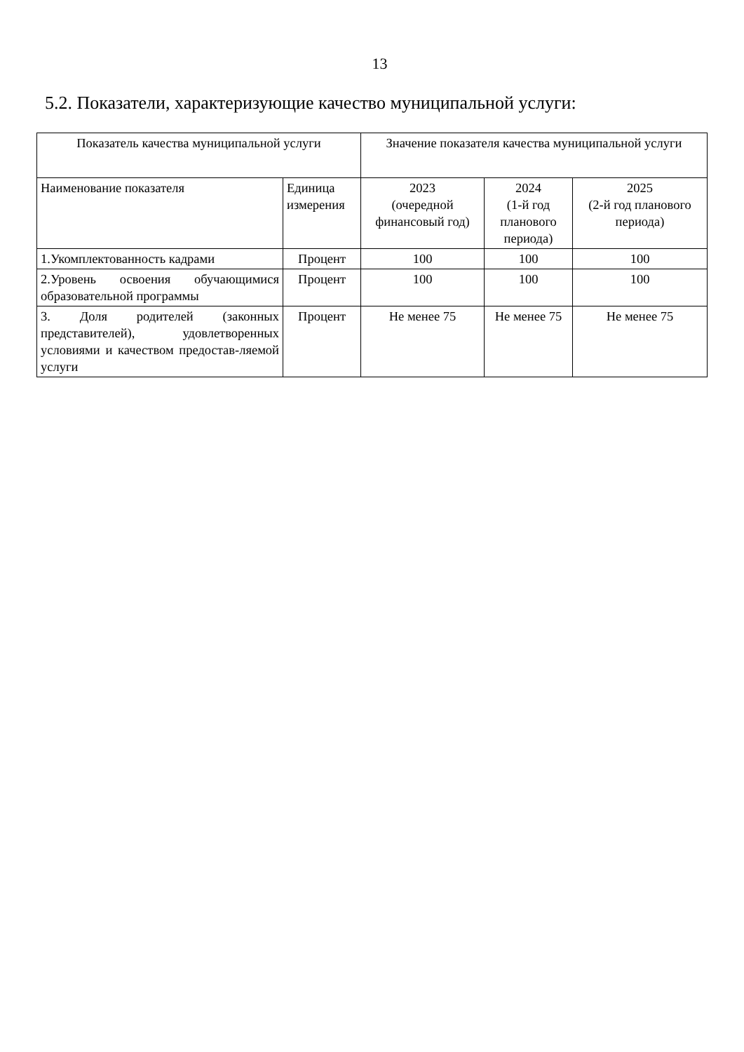13
5.2. Показатели, характеризующие качество муниципальной услуги:
| Показатель качества муниципальной услуги | | Значение показателя качества муниципальной услуги | | |
| --- | --- | --- | --- | --- |
| Наименование показателя | Единица измерения | 2023 (очередной финансовый год) | 2024 (1-й год планового периода) | 2025 (2-й год планового периода) |
| 1.Укомплектованность кадрами | Процент | 100 | 100 | 100 |
| 2.Уровень освоения обучающимися образовательной программы | Процент | 100 | 100 | 100 |
| 3. Доля родителей (законных представителей), удовлетворенных условиями и качеством предостав-ляемой услуги | Процент | Не менее 75 | Не менее 75 | Не менее 75 |